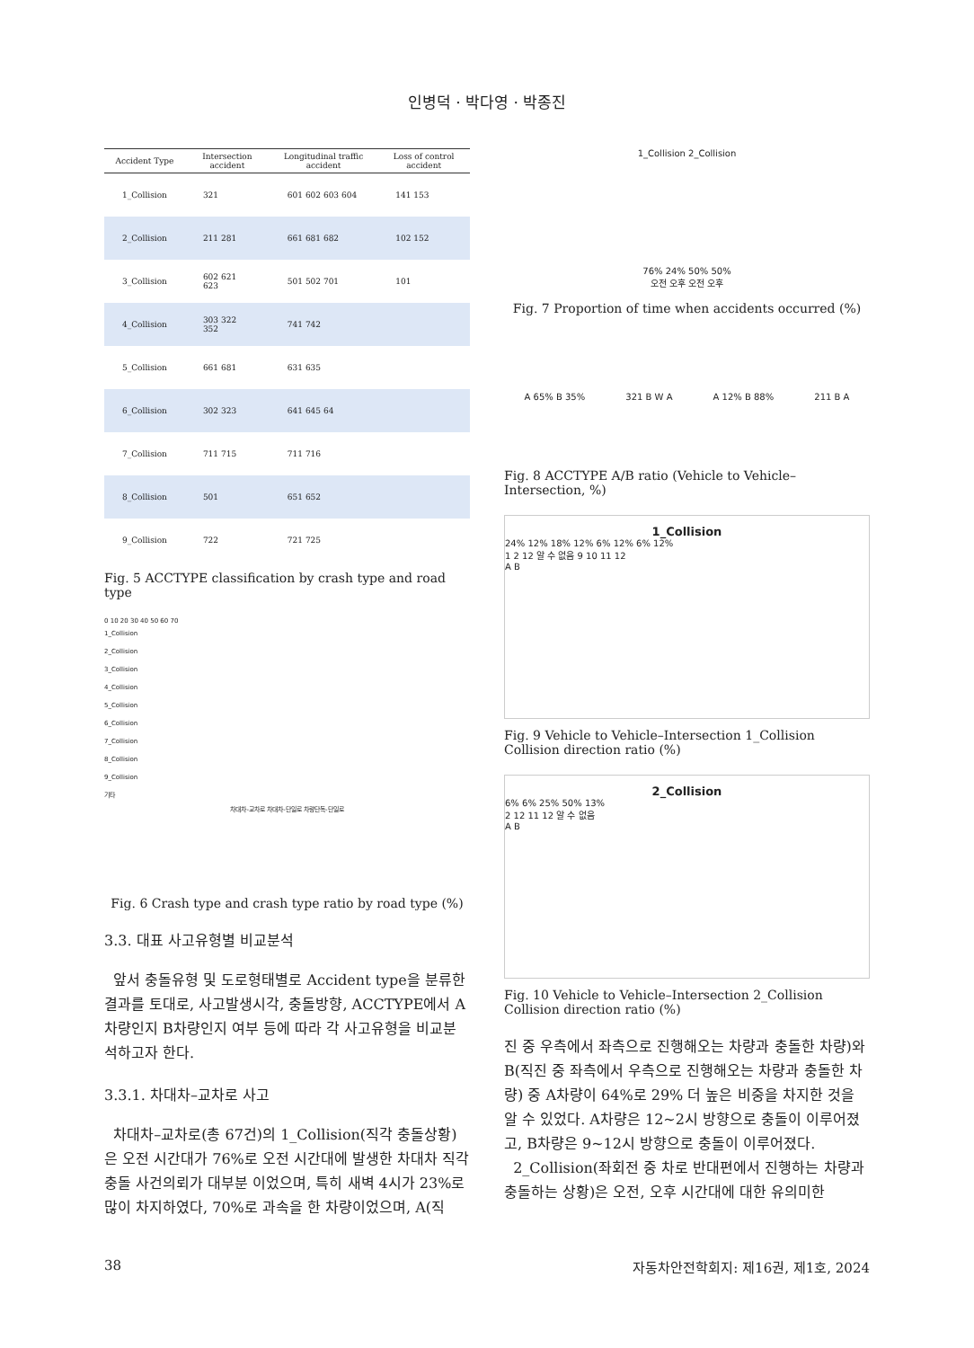인병덕 · 박다영 · 박종진
| Accident Type | Intersection accident | Longitudinal traffic accident | Loss of control accident |
| --- | --- | --- | --- |
| 1_Collision | 321 | 601 602 603 604 | 141 153 |
| 2_Collision | 211 281 | 661 681 682 | 102 152 |
| 3_Collision | 602 621 623 | 501 502 701 | 101 |
| 4_Collision | 303 322 352 | 741 742 | |
| 5_Collision | 661 681 | 631 635 | |
| 6_Collision | 302 323 | 641 645 64 | |
| 7_Collision | 711 715 | 711 716 | |
| 8_Collision | 501 | 651 652 | |
| 9_Collision | 722 | 721 725 | |
Fig. 5 ACCTYPE classification by crash type and road type
0 10 20 30 40 50 60 70
1_Collision
2_Collision
3_Collision
4_Collision
5_Collision
6_Collision
7_Collision
8_Collision
9_Collision
기타
차대차-교차로 차대차-단일로 차량단독-단일로
Fig. 6 Crash type and crash type ratio by road type (%)
3.3. 대표 사고유형별 비교분석
앞서 충돌유형 및 도로형태별로 Accident type을 분류한 결과를 토대로, 사고발생시각, 충돌방향, ACCTYPE에서 A차량인지 B차량인지 여부 등에 따라 각 사고유형을 비교분석하고자 한다.
3.3.1. 차대차–교차로 사고
차대차–교차로(총 67건)의 1_Collision(직각 충돌상황)은 오전 시간대가 76%로 오전 시간대에 발생한 차대차 직각충돌 사건의뢰가 대부분 이었으며, 특히 새벽 4시가 23%로 많이 차지하였다, 70%로 과속을 한 차량이었으며, A(직
1_Collision 2_Collision
76% 24% 50% 50%
오전 오후 오전 오후
Fig. 7 Proportion of time when accidents occurred (%)
A 65% B 35% 321 B W A A 12% B 88% 211 B A
Fig. 8 ACCTYPE A/B ratio (Vehicle to Vehicle–Intersection, %)
1_Collision
24% 12% 18% 12% 6% 12% 6% 12%
1 2 12 알 수 없음 9 10 11 12
A B
Fig. 9 Vehicle to Vehicle–Intersection 1_Collision Collision direction ratio (%)
2_Collision
6% 6% 25% 50% 13%
2 12 11 12 알 수 없음
A B
Fig. 10 Vehicle to Vehicle–Intersection 2_Collision Collision direction ratio (%)
진 중 우측에서 좌측으로 진행해오는 차량과 충돌한 차량)와 B(직진 중 좌측에서 우측으로 진행해오는 차량과 충돌한 차량) 중 A차량이 64%로 29% 더 높은 비중을 차지한 것을 알 수 있었다. A차량은 12~2시 방향으로 충돌이 이루어졌고, B차량은 9~12시 방향으로 충돌이 이루어졌다.
2_Collision(좌회전 중 차로 반대편에서 진행하는 차량과 충돌하는 상황)은 오전, 오후 시간대에 대한 유의미한
38 자동차안전학회지: 제16권, 제1호, 2024